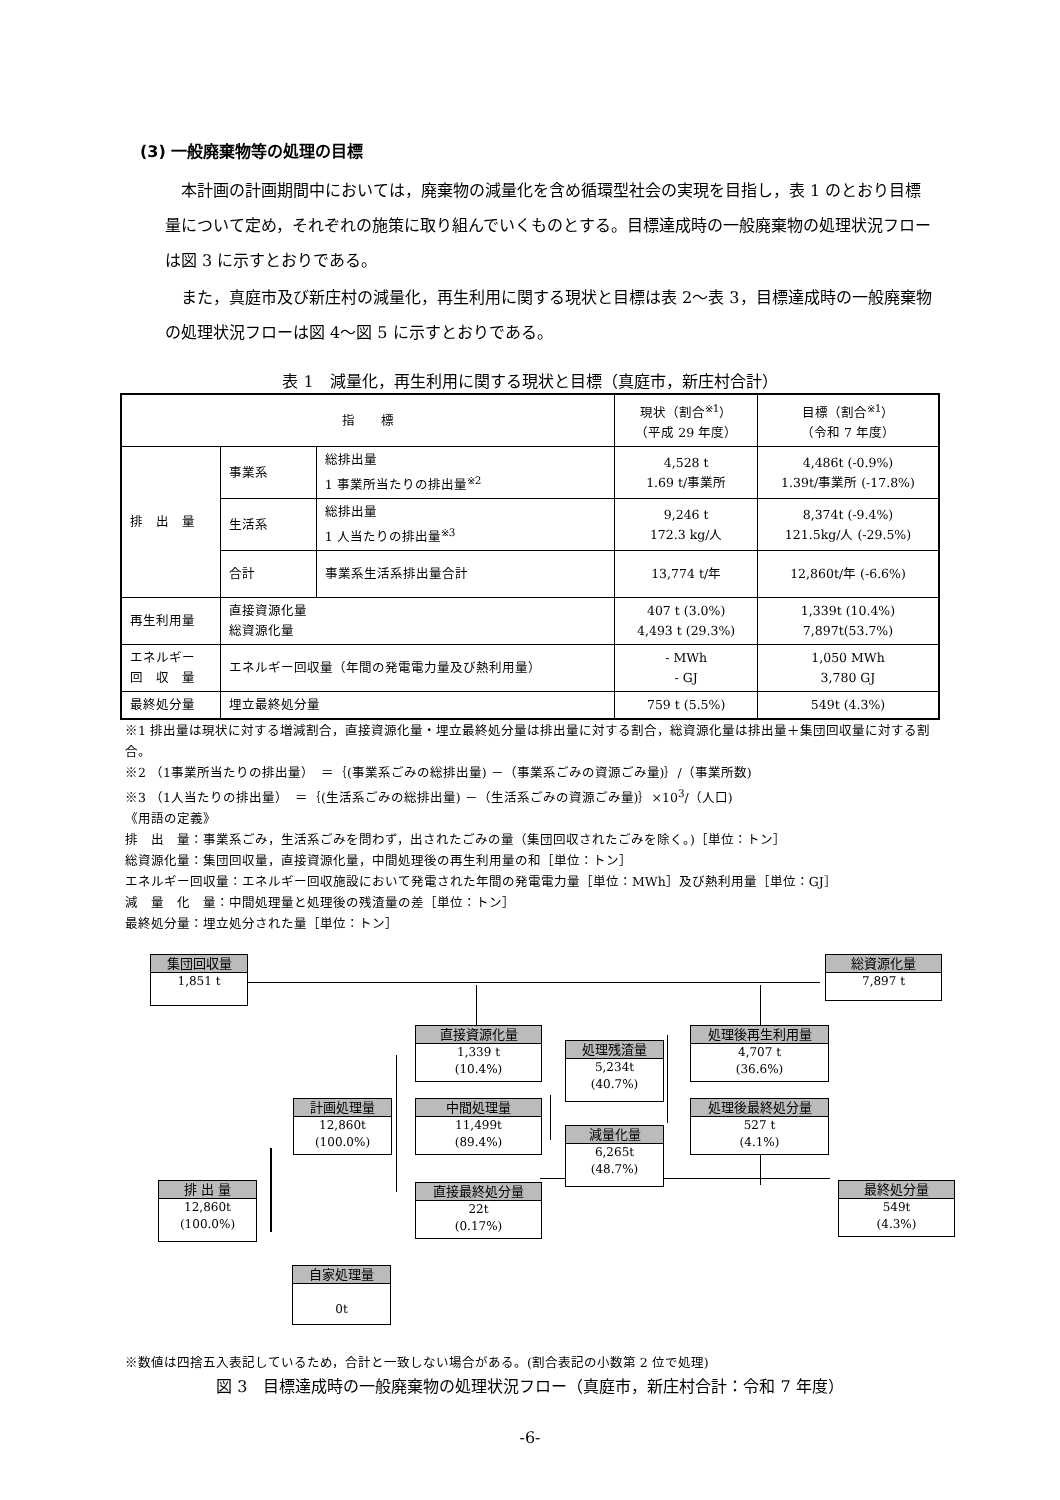(3) 一般廃棄物等の処理の目標
本計画の計画期間中においては，廃棄物の減量化を含め循環型社会の実現を目指し，表 1 のとおり目標量について定め，それぞれの施策に取り組んでいくものとする。目標達成時の一般廃棄物の処理状況フローは図 3 に示すとおりである。
また，真庭市及び新庄村の減量化，再生利用に関する現状と目標は表 2～表 3，目標達成時の一般廃棄物の処理状況フローは図 4～図 5 に示すとおりである。
表 1　減量化，再生利用に関する現状と目標（真庭市，新庄村合計）
| 指 標 | | | 現状（割合<sup>※1</sup>） （平成 29 年度） | 目標（割合<sup>※1</sup>） （令和 7 年度） |
| --- | --- | --- | --- | --- |
| 排 出 量 | 事業系 | 総排出量 1 事業所当たりの排出量<sup>※2</sup> | 4,528 t 1.69 t/事業所 | 4,486t (-0.9%) 1.39t/事業所 (-17.8%) |
| | 生活系 | 総排出量 1 人当たりの排出量<sup>※3</sup> | 9,246 t 172.3 kg/人 | 8,374t (-9.4%) 121.5kg/人 (-29.5%) |
| | 合計 | 事業系生活系排出量合計 | 13,774 t/年 | 12,860t/年 (-6.6%) |
| 再生利用量 | 直接資源化量 総資源化量 | | 407 t (3.0%) 4,493 t (29.3%) | 1,339t (10.4%) 7,897t(53.7%) |
| エネルギー 回 収 量 | エネルギー回収量（年間の発電電力量及び熱利用量） | | - MWh - GJ | 1,050 MWh 3,780 GJ |
| 最終処分量 | 埋立最終処分量 | | 759 t (5.5%) | 549t (4.3%) |
※1 排出量は現状に対する増減割合，直接資源化量・埋立最終処分量は排出量に対する割合，総資源化量は排出量＋集団回収量に対する割合。
※2 （1事業所当たりの排出量）　＝｛(事業系ごみの総排出量) －（事業系ごみの資源ごみ量)｝/（事業所数)
※3 （1人当たりの排出量）　＝｛(生活系ごみの総排出量) －（生活系ごみの資源ごみ量)｝×10<sup>3</sup>/（人口)
《用語の定義》
排　出　量：事業系ごみ，生活系ごみを問わず，出されたごみの量（集団回収されたごみを除く。)［単位：トン］
総資源化量：集団回収量，直接資源化量，中間処理後の再生利用量の和［単位：トン］
エネルギー回収量：エネルギー回収施設において発電された年間の発電電力量［単位：MWh］及び熱利用量［単位：GJ］
減　量　化　量：中間処理量と処理後の残渣量の差［単位：トン］
最終処分量：埋立処分された量［単位：トン］
集団回収量
1,851 t
総資源化量
7,897 t
直接資源化量
1,339 t
(10.4%)
処理残渣量
5,234t
(40.7%)
処理後再生利用量
4,707 t
(36.6%)
計画処理量
12,860t
(100.0%)
中間処理量
11,499t
(89.4%)
処理後最終処分量
527 t
(4.1%)
減量化量
6,265t
(48.7%)
排 出 量
12,860t
(100.0%)
直接最終処分量
22t
(0.17%)
最終処分量
549t
(4.3%)
自家処理量
0t
※数値は四捨五入表記しているため，合計と一致しない場合がある。(割合表記の小数第 2 位で処理)
図 3　目標達成時の一般廃棄物の処理状況フロー（真庭市，新庄村合計：令和 7 年度）
-6-